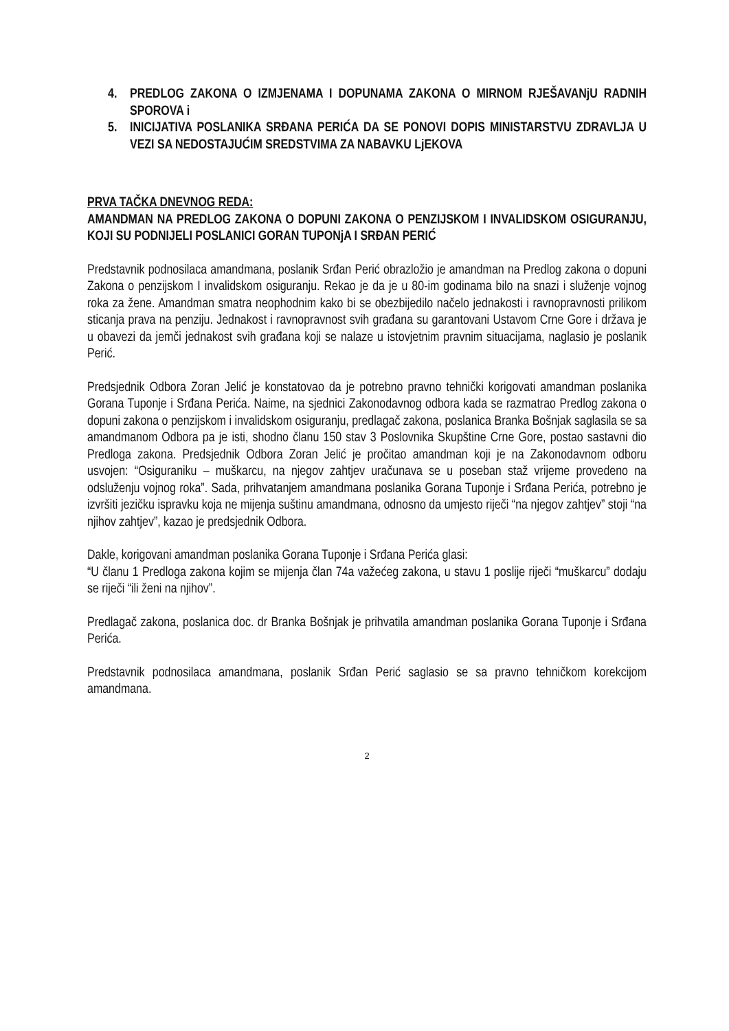4. PREDLOG ZAKONA O IZMJENAMA I DOPUNAMA ZAKONA O MIRNOM RJEŠAVANjU RADNIH SPOROVA i
5. INICIJATIVA POSLANIKA SRĐANA PERIĆA DA SE PONOVI DOPIS MINISTARSTVU ZDRAVLJA U VEZI SA NEDOSTAJUĆIM SREDSTVIMA ZA NABAVKU LjEKOVA
PRVA TAČKA DNEVNOG REDA:
AMANDMAN NA PREDLOG ZAKONA O DOPUNI ZAKONA O PENZIJSKOM I INVALIDSKOM OSIGURANJU, KOJI SU PODNIJELI POSLANICI GORAN TUPONjA I SRĐAN PERIĆ
Predstavnik podnosilaca amandmana, poslanik Srđan Perić obrazložio je amandman na Predlog zakona o dopuni Zakona o penzijskom I invalidskom osiguranju. Rekao je da je u 80-im godinama bilo na snazi i služenje vojnog roka za žene. Amandman smatra neophodnim kako bi se obezbijedilo načelo jednakosti i ravnopravnosti prilikom sticanja prava na penziju. Jednakost i ravnopravnost svih građana su garantovani Ustavom Crne Gore i država je u obavezi da jemči jednakost svih građana koji se nalaze u istovjetnim pravnim situacijama, naglasio je poslanik Perić.
Predsjednik Odbora Zoran Jelić je konstatovao da je potrebno pravno tehnički korigovati amandman poslanika Gorana Tuponje i Srđana Perića. Naime, na sjednici Zakonodavnog odbora kada se razmatrao Predlog zakona o dopuni zakona o penzijskom i invalidskom osiguranju, predlagač zakona, poslanica Branka Bošnjak saglasila se sa amandmanom Odbora pa je isti, shodno članu 150 stav 3 Poslovnika Skupštine Crne Gore, postao sastavni dio Predloga zakona. Predsjednik Odbora Zoran Jelić je pročitao amandman koji je na Zakonodavnom odboru usvojen: “Osiguraniku – muškarcu, na njegov zahtjev uračunava se u poseban staž vrijeme provedeno na odsluženju vojnog roka”. Sada, prihvatanjem amandmana poslanika Gorana Tuponje i Srđana Perića, potrebno je izvršiti jezičku ispravku koja ne mijenja suštinu amandmana, odnosno da umjesto riječi “na njegov zahtjev” stoji “na njihov zahtjev”, kazao je predsjednik Odbora.
Dakle, korigovani amandman poslanika Gorana Tuponje i Srđana Perića glasi:
“U članu 1 Predloga zakona kojim se mijenja član 74a važećeg zakona, u stavu 1 poslije riječi “muškarcu” dodaju se riječi “ili ženi na njihov”.
Predlagač zakona, poslanica doc. dr Branka Bošnjak je prihvatila amandman poslanika Gorana Tuponje i Srđana Perića.
Predstavnik podnosilaca amandmana, poslanik Srđan Perić saglasio se sa pravno tehničkom korekcijom amandmana.
2